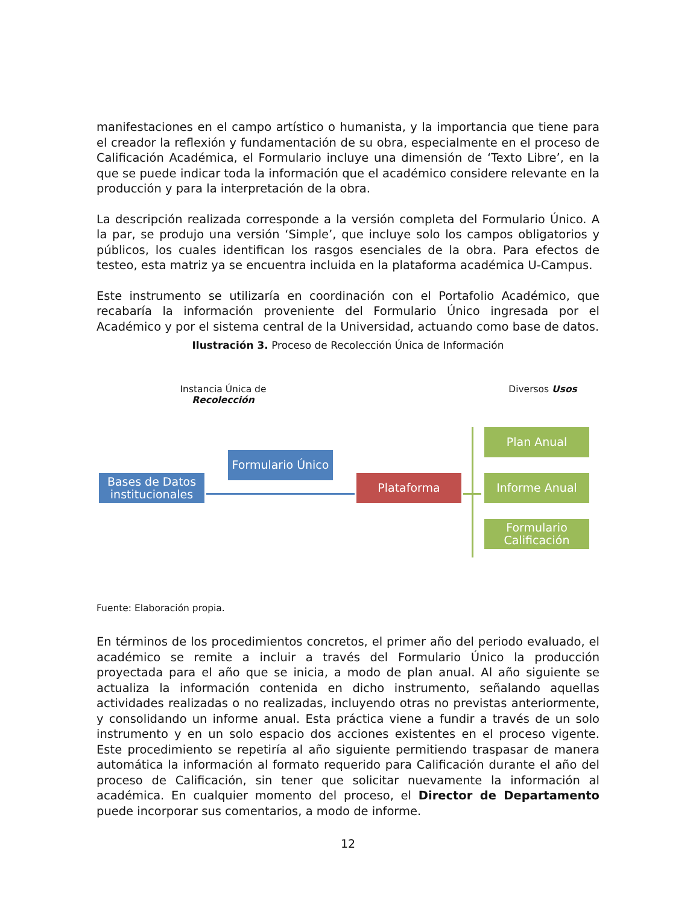manifestaciones en el campo artístico o humanista, y la importancia que tiene para el creador la reflexión y fundamentación de su obra, especialmente en el proceso de Calificación Académica, el Formulario incluye una dimensión de ‘Texto Libre’, en la que se puede indicar toda la información que el académico considere relevante en la producción y para la interpretación de la obra.
La descripción realizada corresponde a la versión completa del Formulario Único. A la par, se produjo una versión ‘Simple’, que incluye solo los campos obligatorios y públicos, los cuales identifican los rasgos esenciales de la obra. Para efectos de testeo, esta matriz ya se encuentra incluida en la plataforma académica U-Campus.
Este instrumento se utilizaría en coordinación con el Portafolio Académico, que recabaría la información proveniente del Formulario Único ingresada por el Académico y por el sistema central de la Universidad, actuando como base de datos.
Ilustración 3. Proceso de Recolección Única de Información
Instancia Única de
Recolección
Diversos Usos
Formulario Único
Bases de Datos institucionales
Plataforma
Plan Anual
Informe Anual
Formulario Calificación
Fuente: Elaboración propia.
En términos de los procedimientos concretos, el primer año del periodo evaluado, el académico se remite a incluir a través del Formulario Único la producción proyectada para el año que se inicia, a modo de plan anual. Al año siguiente se actualiza la información contenida en dicho instrumento, señalando aquellas actividades realizadas o no realizadas, incluyendo otras no previstas anteriormente, y consolidando un informe anual. Esta práctica viene a fundir a través de un solo instrumento y en un solo espacio dos acciones existentes en el proceso vigente. Este procedimiento se repetiría al año siguiente permitiendo traspasar de manera automática la información al formato requerido para Calificación durante el año del proceso de Calificación, sin tener que solicitar nuevamente la información al académica. En cualquier momento del proceso, el Director de Departamento puede incorporar sus comentarios, a modo de informe.
12